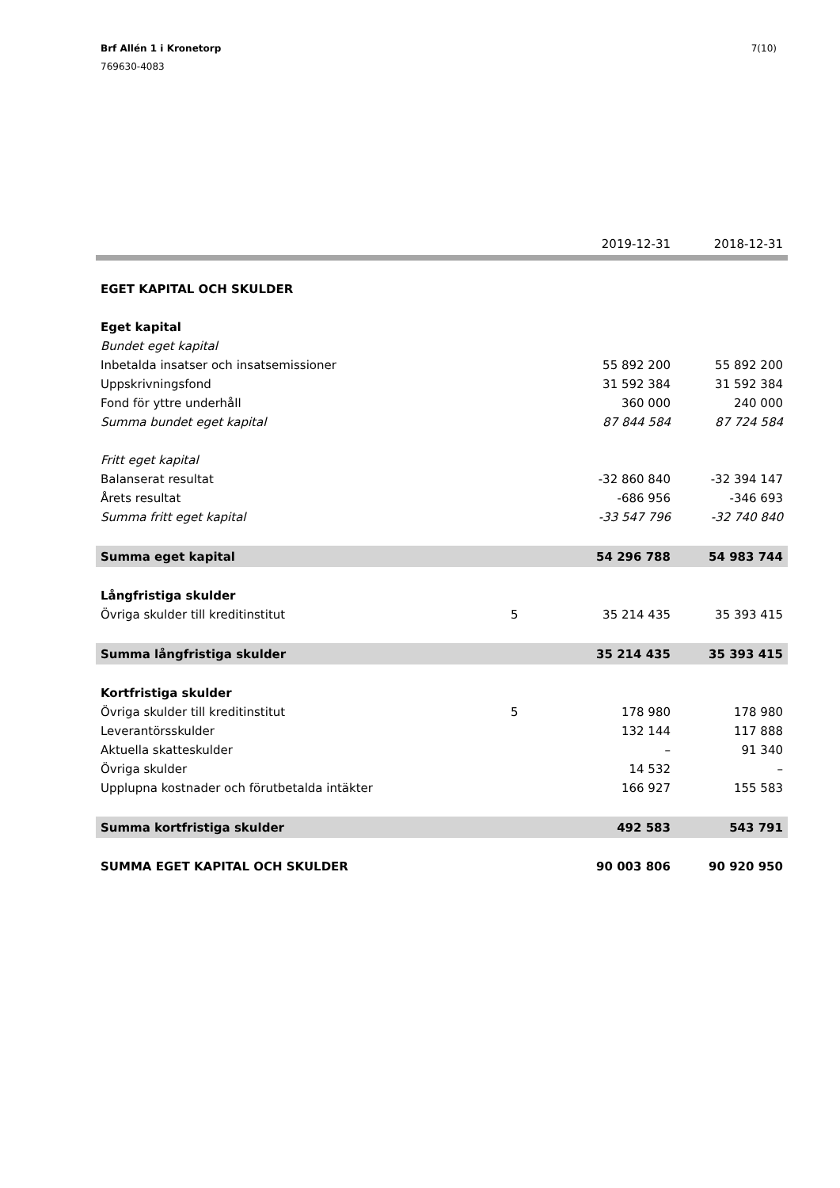Brf Allén 1 i Kronetorp
769630-4083
7(10)
| | | 2019-12-31 | 2018-12-31 |
| --- | --- | --- | --- |
| EGET KAPITAL OCH SKULDER | | | |
| Eget kapital | | | |
| Bundet eget kapital | | | |
| Inbetalda insatser och insatsemissioner | | 55 892 200 | 55 892 200 |
| Uppskrivningsfond | | 31 592 384 | 31 592 384 |
| Fond för yttre underhåll | | 360 000 | 240 000 |
| Summa bundet eget kapital | | 87 844 584 | 87 724 584 |
| Fritt eget kapital | | | |
| Balanserat resultat | | -32 860 840 | -32 394 147 |
| Årets resultat | | -686 956 | -346 693 |
| Summa fritt eget kapital | | -33 547 796 | -32 740 840 |
| Summa eget kapital | | 54 296 788 | 54 983 744 |
| Långfristiga skulder | | | |
| Övriga skulder till kreditinstitut | 5 | 35 214 435 | 35 393 415 |
| Summa långfristiga skulder | | 35 214 435 | 35 393 415 |
| Kortfristiga skulder | | | |
| Övriga skulder till kreditinstitut | 5 | 178 980 | 178 980 |
| Leverantörsskulder | | 132 144 | 117 888 |
| Aktuella skatteskulder | | – | 91 340 |
| Övriga skulder | | 14 532 | – |
| Upplupna kostnader och förutbetalda intäkter | | 166 927 | 155 583 |
| Summa kortfristiga skulder | | 492 583 | 543 791 |
| SUMMA EGET KAPITAL OCH SKULDER | | 90 003 806 | 90 920 950 |